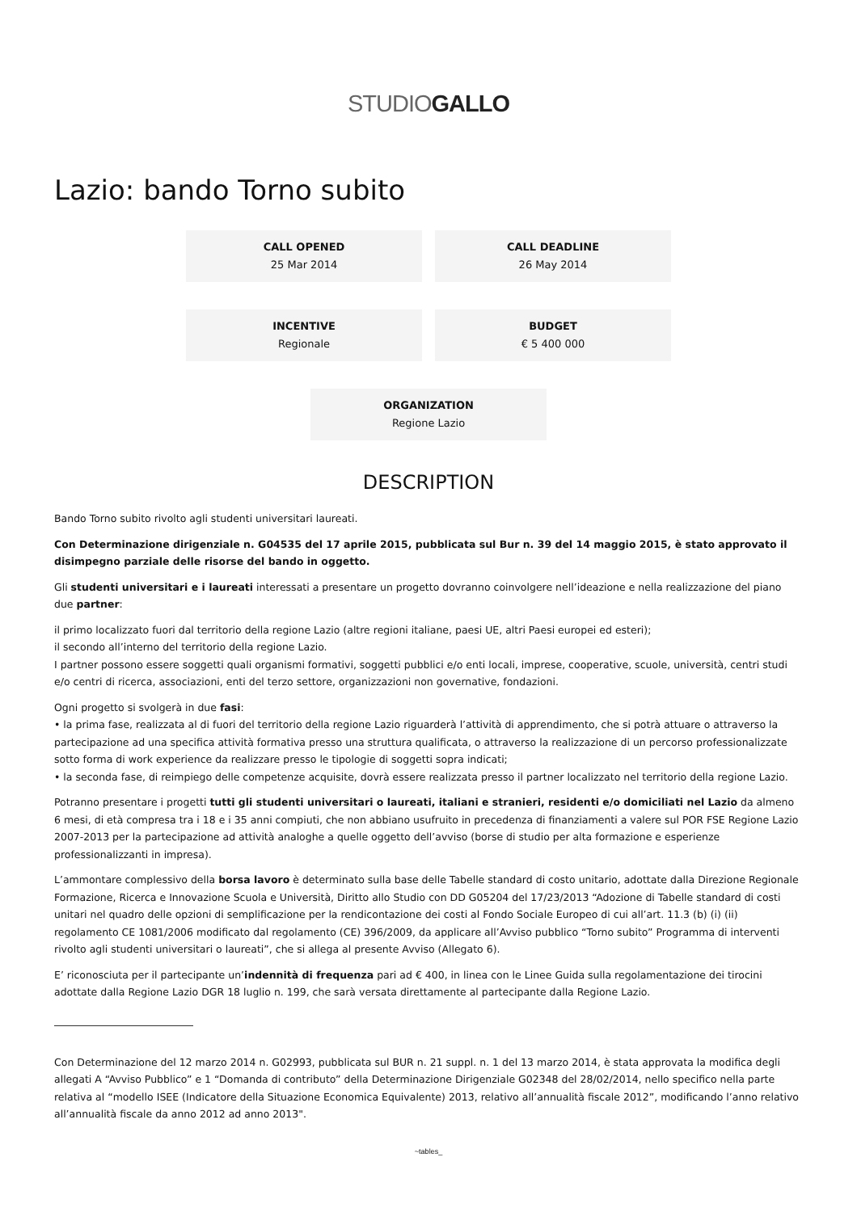STUDIOGALLO
Lazio: bando Torno subito
CALL OPENED
25 Mar 2014
CALL DEADLINE
26 May 2014
INCENTIVE
Regionale
BUDGET
€ 5 400 000
ORGANIZATION
Regione Lazio
DESCRIPTION
Bando Torno subito rivolto agli studenti universitari laureati.
Con Determinazione dirigenziale n. G04535 del 17 aprile 2015, pubblicata sul Bur n. 39 del 14 maggio 2015, è stato approvato il disimpegno parziale delle risorse del bando in oggetto.
Gli studenti universitari e i laureati interessati a presentare un progetto dovranno coinvolgere nell’ideazione e nella realizzazione del piano due partner:
il primo localizzato fuori dal territorio della regione Lazio (altre regioni italiane, paesi UE, altri Paesi europei ed esteri);
il secondo all’interno del territorio della regione Lazio.
I partner possono essere soggetti quali organismi formativi, soggetti pubblici e/o enti locali, imprese, cooperative, scuole, università, centri studi e/o centri di ricerca, associazioni, enti del terzo settore, organizzazioni non governative, fondazioni.
Ogni progetto si svolgerà in due fasi:
• la prima fase, realizzata al di fuori del territorio della regione Lazio riguarderà l’attività di apprendimento, che si potrà attuare o attraverso la partecipazione ad una specifica attività formativa presso una struttura qualificata, o attraverso la realizzazione di un percorso professionalizzate sotto forma di work experience da realizzare presso le tipologie di soggetti sopra indicati;
• la seconda fase, di reimpiego delle competenze acquisite, dovrà essere realizzata presso il partner localizzato nel territorio della regione Lazio.
Potranno presentare i progetti tutti gli studenti universitari o laureati, italiani e stranieri, residenti e/o domiciliati nel Lazio da almeno 6 mesi, di età compresa tra i 18 e i 35 anni compiuti, che non abbiano usufruito in precedenza di finanziamenti a valere sul POR FSE Regione Lazio 2007-2013 per la partecipazione ad attività analoghe a quelle oggetto dell’avviso (borse di studio per alta formazione e esperienze professionalizzanti in impresa).
L’ammontare complessivo della borsa lavoro è determinato sulla base delle Tabelle standard di costo unitario, adottate dalla Direzione Regionale Formazione, Ricerca e Innovazione Scuola e Università, Diritto allo Studio con DD G05204 del 17/23/2013 “Adozione di Tabelle standard di costi unitari nel quadro delle opzioni di semplificazione per la rendicontazione dei costi al Fondo Sociale Europeo di cui all’art. 11.3 (b) (i) (ii) regolamento CE 1081/2006 modificato dal regolamento (CE) 396/2009, da applicare all’Avviso pubblico “Torno subito” Programma di interventi rivolto agli studenti universitari o laureati”, che si allega al presente Avviso (Allegato 6).
E’ riconosciuta per il partecipante un’indennità di frequenza pari ad € 400, in linea con le Linee Guida sulla regolamentazione dei tirocini adottate dalla Regione Lazio DGR 18 luglio n. 199, che sarà versata direttamente al partecipante dalla Regione Lazio.
Con Determinazione del 12 marzo 2014 n. G02993, pubblicata sul BUR n. 21 suppl. n. 1 del 13 marzo 2014, è stata approvata la modifica degli allegati A “Avviso Pubblico” e 1 “Domanda di contributo” della Determinazione Dirigenziale G02348 del 28/02/2014, nello specifico nella parte relativa al “modello ISEE (Indicatore della Situazione Economica Equivalente) 2013, relativo all’annualità fiscale 2012”, modificando l’anno relativo all’annualità fiscale da anno 2012 ad anno 2013".
~tables_